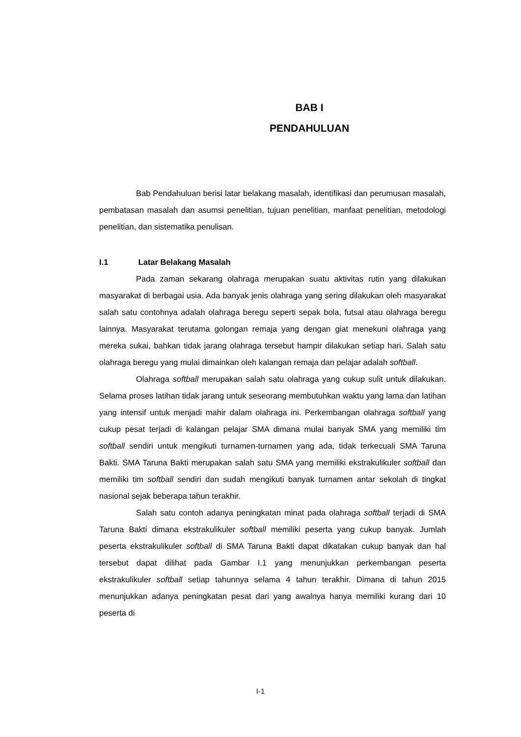BAB I
PENDAHULUAN
Bab Pendahuluan berisi latar belakang masalah, identifikasi dan perumusan masalah, pembatasan masalah dan asumsi penelitian, tujuan penelitian, manfaat penelitian, metodologi penelitian, dan sistematika penulisan.
I.1 Latar Belakang Masalah
Pada zaman sekarang olahraga merupakan suatu aktivitas rutin yang dilakukan masyarakat di berbagai usia. Ada banyak jenis olahraga yang sering dilakukan oleh masyarakat salah satu contohnya adalah olahraga beregu seperti sepak bola, futsal atau olahraga beregu lainnya. Masyarakat terutama golongan remaja yang dengan giat menekuni olahraga yang mereka sukai, bahkan tidak jarang olahraga tersebut hampir dilakukan setiap hari. Salah satu olahraga beregu yang mulai dimainkan oleh kalangan remaja dan pelajar adalah softball.
Olahraga softball merupakan salah satu olahraga yang cukup sulit untuk dilakukan. Selama proses latihan tidak jarang untuk seseorang membutuhkan waktu yang lama dan latihan yang intensif untuk menjadi mahir dalam olahraga ini. Perkembangan olahraga softball yang cukup pesat terjadi di kalangan pelajar SMA dimana mulai banyak SMA yang memiliki tim softball sendiri untuk mengikuti turnamen-turnamen yang ada, tidak terkecuali SMA Taruna Bakti. SMA Taruna Bakti merupakan salah satu SMA yang memiliki ekstrakulikuler softball dan memiliki tim softball sendiri dan sudah mengikuti banyak turnamen antar sekolah di tingkat nasional sejak beberapa tahun terakhir.
Salah satu contoh adanya peningkatan minat pada olahraga softball terjadi di SMA Taruna Bakti dimana ekstrakulikuler softball memiliki peserta yang cukup banyak. Jumlah peserta ekstrakulikuler softball di SMA Taruna Bakti dapat dikatakan cukup banyak dan hal tersebut dapat dilihat pada Gambar I.1 yang menunjukkan perkembangan peserta ekstrakulikuler softball setiap tahunnya selama 4 tahun terakhir. Dimana di tahun 2015 menunjukkan adanya peningkatan pesat dari yang awalnya hanya memiliki kurang dari 10 peserta di
I-1